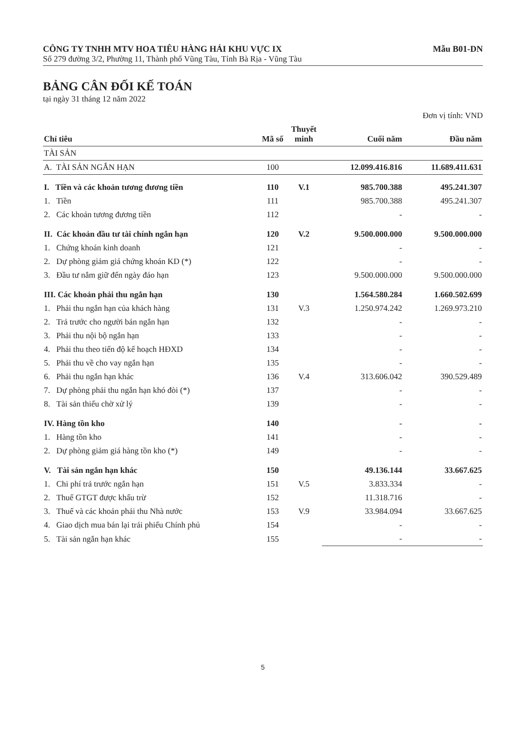CÔNG TY TNHH MTV HOA TIÊU HÀNG HẢI KHU VỰC IX Mẫu B01-DN
Số 279 đường 3/2, Phường 11, Thành phố Vũng Tàu, Tỉnh Bà Rịa - Vũng Tàu
BẢNG CÂN ĐỐI KẾ TOÁN
tại ngày 31 tháng 12 năm 2022
Đơn vị tính: VND
| Chỉ tiêu | Mã số | Thuyết minh | Cuối năm | Đầu năm |
| --- | --- | --- | --- | --- |
| TÀI SẢN | | | | |
| A. TÀI SẢN NGẮN HẠN | 100 | | 12.099.416.816 | 11.689.411.631 |
| I. Tiền và các khoản tương đương tiền | 110 | V.1 | 985.700.388 | 495.241.307 |
| 1. Tiền | 111 | | 985.700.388 | 495.241.307 |
| 2. Các khoản tương đương tiền | 112 | | - | - |
| II. Các khoản đầu tư tài chính ngắn hạn | 120 | V.2 | 9.500.000.000 | 9.500.000.000 |
| 1. Chứng khoán kinh doanh | 121 | | - | - |
| 2. Dự phòng giảm giá chứng khoán KD (*) | 122 | | - | - |
| 3. Đầu tư nắm giữ đến ngày đáo hạn | 123 | | 9.500.000.000 | 9.500.000.000 |
| III. Các khoản phải thu ngắn hạn | 130 | | 1.564.580.284 | 1.660.502.699 |
| 1. Phải thu ngắn hạn của khách hàng | 131 | V.3 | 1.250.974.242 | 1.269.973.210 |
| 2. Trả trước cho người bán ngắn hạn | 132 | | - | - |
| 3. Phải thu nội bộ ngắn hạn | 133 | | - | - |
| 4. Phải thu theo tiến độ kế hoạch HĐXD | 134 | | - | - |
| 5. Phải thu về cho vay ngắn hạn | 135 | | - | - |
| 6. Phải thu ngắn hạn khác | 136 | V.4 | 313.606.042 | 390.529.489 |
| 7. Dự phòng phải thu ngắn hạn khó đòi (*) | 137 | | - | - |
| 8. Tài sản thiếu chờ xử lý | 139 | | - | - |
| IV. Hàng tồn kho | 140 | | - | - |
| 1. Hàng tồn kho | 141 | | - | - |
| 2. Dự phòng giảm giá hàng tồn kho (*) | 149 | | - | - |
| V. Tài sản ngắn hạn khác | 150 | | 49.136.144 | 33.667.625 |
| 1. Chi phí trả trước ngắn hạn | 151 | V.5 | 3.833.334 | - |
| 2. Thuế GTGT được khấu trừ | 152 | | 11.318.716 | - |
| 3. Thuế và các khoản phải thu Nhà nước | 153 | V.9 | 33.984.094 | 33.667.625 |
| 4. Giao dịch mua bán lại trái phiếu Chính phủ | 154 | | - | - |
| 5. Tài sản ngắn hạn khác | 155 | | - | - |
5